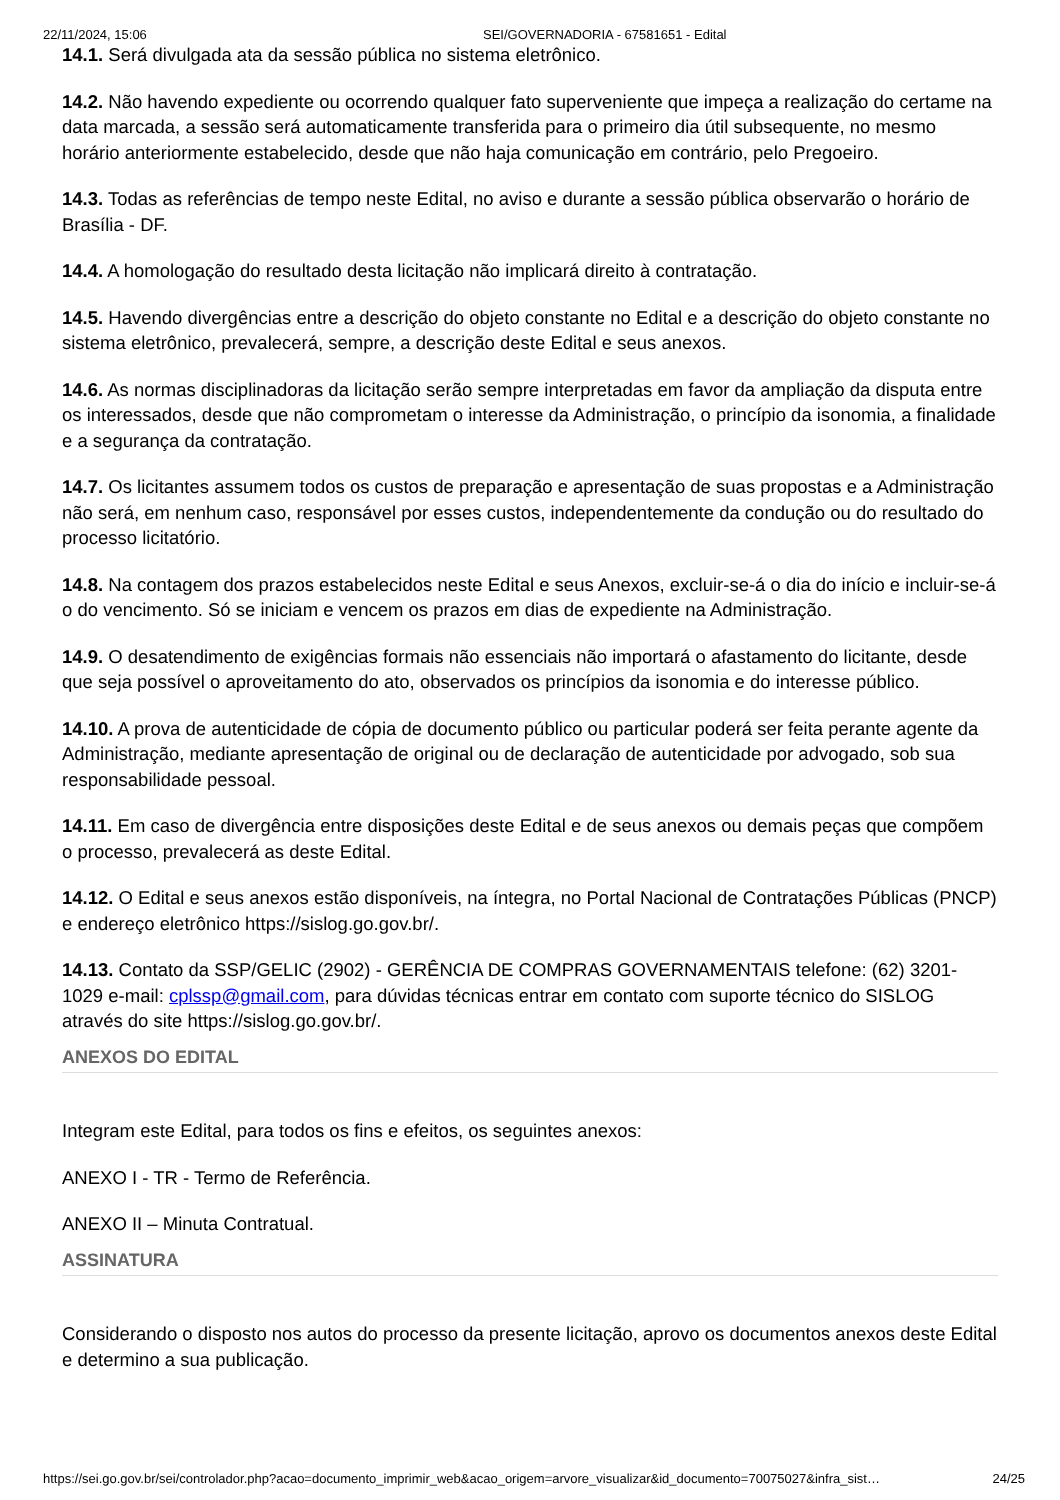22/11/2024, 15:06 SEI/GOVERNADORIA - 67581651 - Edital
14.1. Será divulgada ata da sessão pública no sistema eletrônico.
14.2. Não havendo expediente ou ocorrendo qualquer fato superveniente que impeça a realização do certame na data marcada, a sessão será automaticamente transferida para o primeiro dia útil subsequente, no mesmo horário anteriormente estabelecido, desde que não haja comunicação em contrário, pelo Pregoeiro.
14.3. Todas as referências de tempo neste Edital, no aviso e durante a sessão pública observarão o horário de Brasília - DF.
14.4. A homologação do resultado desta licitação não implicará direito à contratação.
14.5. Havendo divergências entre a descrição do objeto constante no Edital e a descrição do objeto constante no sistema eletrônico, prevalecerá, sempre, a descrição deste Edital e seus anexos.
14.6. As normas disciplinadoras da licitação serão sempre interpretadas em favor da ampliação da disputa entre os interessados, desde que não comprometam o interesse da Administração, o princípio da isonomia, a finalidade e a segurança da contratação.
14.7. Os licitantes assumem todos os custos de preparação e apresentação de suas propostas e a Administração não será, em nenhum caso, responsável por esses custos, independentemente da condução ou do resultado do processo licitatório.
14.8. Na contagem dos prazos estabelecidos neste Edital e seus Anexos, excluir-se-á o dia do início e incluir-se-á o do vencimento. Só se iniciam e vencem os prazos em dias de expediente na Administração.
14.9. O desatendimento de exigências formais não essenciais não importará o afastamento do licitante, desde que seja possível o aproveitamento do ato, observados os princípios da isonomia e do interesse público.
14.10. A prova de autenticidade de cópia de documento público ou particular poderá ser feita perante agente da Administração, mediante apresentação de original ou de declaração de autenticidade por advogado, sob sua responsabilidade pessoal.
14.11. Em caso de divergência entre disposições deste Edital e de seus anexos ou demais peças que compõem o processo, prevalecerá as deste Edital.
14.12. O Edital e seus anexos estão disponíveis, na íntegra, no Portal Nacional de Contratações Públicas (PNCP) e endereço eletrônico https://sislog.go.gov.br/.
14.13. Contato da SSP/GELIC (2902) - GERÊNCIA DE COMPRAS GOVERNAMENTAIS telefone: (62) 3201-1029 e-mail: cplssp@gmail.com, para dúvidas técnicas entrar em contato com suporte técnico do SISLOG através do site https://sislog.go.gov.br/.
ANEXOS DO EDITAL
Integram este Edital, para todos os fins e efeitos, os seguintes anexos:
ANEXO I - TR - Termo de Referência.
ANEXO II – Minuta Contratual.
ASSINATURA
Considerando o disposto nos autos do processo da presente licitação, aprovo os documentos anexos deste Edital e determino a sua publicação.
https://sei.go.gov.br/sei/controlador.php?acao=documento_imprimir_web&acao_origem=arvore_visualizar&id_documento=70075027&infra_sist… 24/25